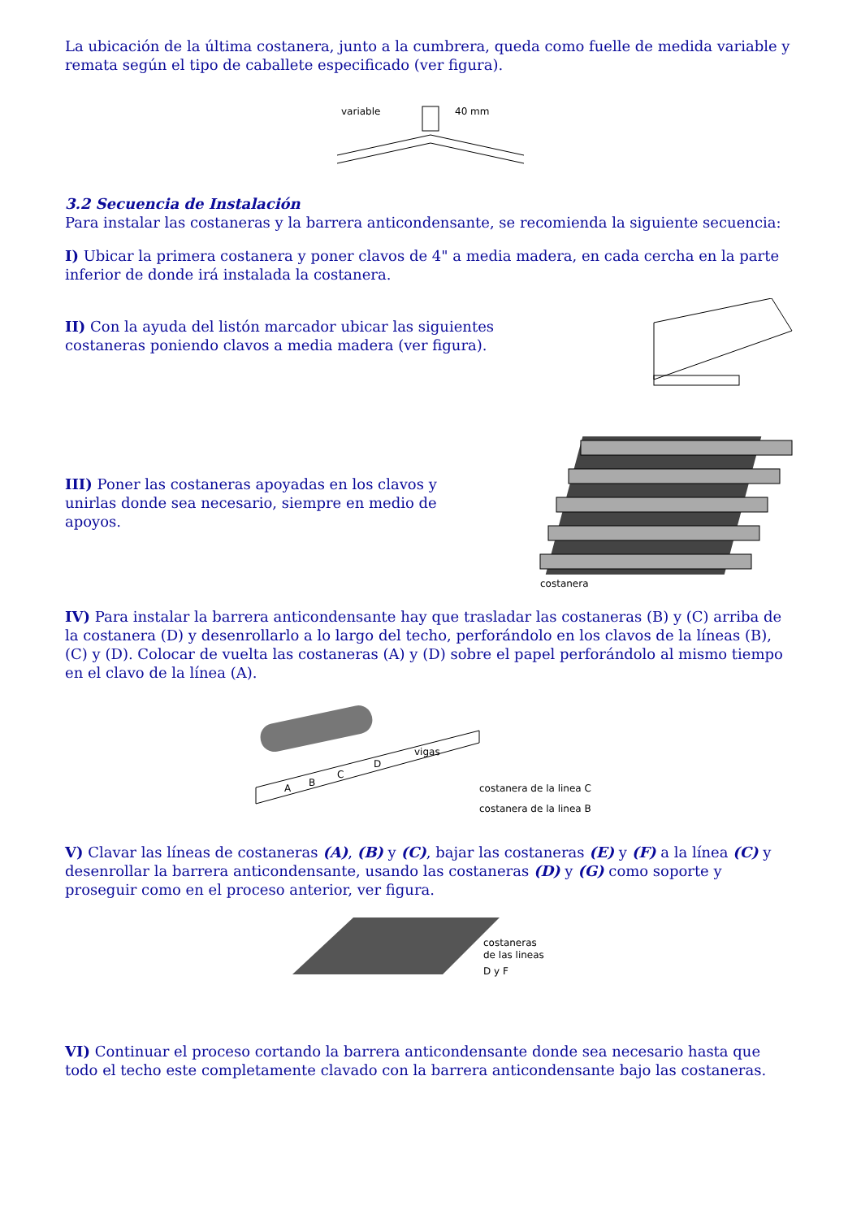La ubicación de la última costanera, junto a la cumbrera, queda como fuelle de medida variable y remata según el tipo de caballete especificado (ver figura).
variable
40 mm
3.2 Secuencia de Instalación
Para instalar las costaneras y la barrera anticondensante, se recomienda la siguiente secuencia:
I) Ubicar la primera costanera y poner clavos de 4" a media madera, en cada cercha en la parte inferior de donde irá instalada la costanera.
II) Con la ayuda del listón marcador ubicar las siguientes costaneras poniendo clavos a media madera (ver figura).
III) Poner las costaneras apoyadas en los clavos y unirlas donde sea necesario, siempre en medio de apoyos.
costanera
IV) Para instalar la barrera anticondensante hay que trasladar las costaneras (B) y (C) arriba de la costanera (D) y desenrollarlo a lo largo del techo, perforándolo en los clavos de la líneas (B), (C) y (D). Colocar de vuelta las costaneras (A) y (D) sobre el papel perforándolo al mismo tiempo en el clavo de la línea (A).
A
B
C
D
vigas
costanera de la linea C
costanera de la linea B
V) Clavar las líneas de costaneras (A), (B) y (C), bajar las costaneras (E) y (F) a la línea (C) y desenrollar la barrera anticondensante, usando las costaneras (D) y (G) como soporte y proseguir como en el proceso anterior, ver figura.
costaneras
de las lineas
D y F
VI) Continuar el proceso cortando la barrera anticondensante donde sea necesario hasta que todo el techo este completamente clavado con la barrera anticondensante bajo las costaneras.